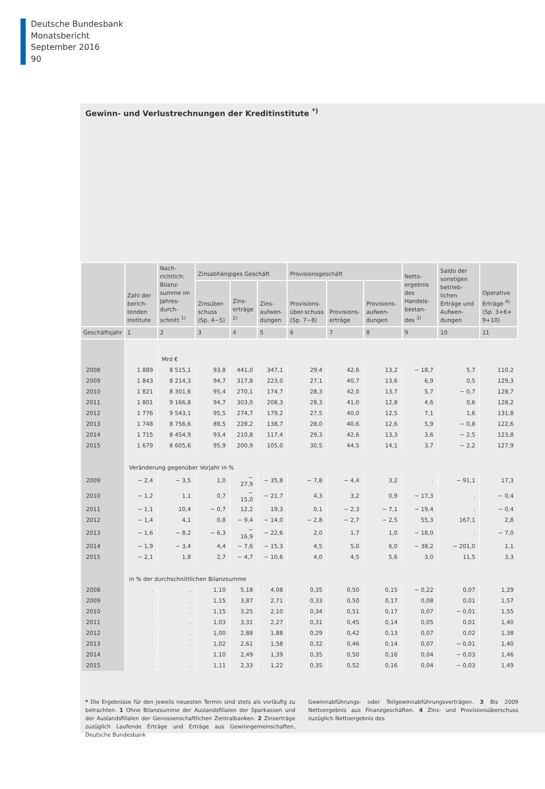Deutsche Bundesbank
Monatsbericht
September 2016
90
Gewinn- und Verlustrechnungen der Kreditinstitute <sup>*)</sup>
| | Zahl der berich-tenden Institute | Nach-richtlich: Bilanz-summe im Jahres-durch-schnitt <sup>1)</sup> | Zinsabhängiges Geschäft | | | Provisionsgeschäft | | | Netto-ergebnis des Handels-bestan-des <sup>3)</sup> | Saldo der sonstigen betrieb-lichen Erträge und Aufwen-dungen | Operative Erträge <sup>4)</sup> (Sp. 3+6+ 9+10) |
| --- | --- | --- | --- | --- | --- | --- | --- | --- | --- | --- | --- |
| | | | Zinsüber-schuss (Sp. 4−5) | Zins-erträge <sup>2)</sup> | Zins-aufwen-dungen | Provisions-über-schuss (Sp. 7−8) | Provisions-erträge | Provisions-aufwen-dungen | | | |
| Geschäftsjahr | 1 | 2 | 3 | 4 | 5 | 6 | 7 | 8 | 9 | 10 | 11 |
| | | Mrd € | | | | | | | | | |
| 2008 | 1 889 | 8 515,1 | 93,8 | 441,0 | 347,1 | 29,4 | 42,6 | 13,2 | − 18,7 | 5,7 | 110,2 |
| 2009 | 1 843 | 8 214,3 | 94,7 | 317,8 | 223,0 | 27,1 | 40,7 | 13,6 | 6,9 | 0,5 | 129,3 |
| 2010 | 1 821 | 8 301,6 | 95,4 | 270,1 | 174,7 | 28,3 | 42,0 | 13,7 | 5,7 | − 0,7 | 128,7 |
| 2011 | 1 801 | 9 166,8 | 94,7 | 303,0 | 208,3 | 28,3 | 41,0 | 12,8 | 4,6 | 0,6 | 128,2 |
| 2012 | 1 776 | 9 543,1 | 95,5 | 274,7 | 179,2 | 27,5 | 40,0 | 12,5 | 7,1 | 1,6 | 131,8 |
| 2013 | 1 748 | 8 756,6 | 89,5 | 228,2 | 138,7 | 28,0 | 40,6 | 12,6 | 5,9 | − 0,8 | 122,6 |
| 2014 | 1 715 | 8 454,9 | 93,4 | 210,8 | 117,4 | 29,3 | 42,6 | 13,3 | 3,6 | − 2,5 | 123,8 |
| 2015 | 1 679 | 8 605,6 | 95,9 | 200,9 | 105,0 | 30,5 | 44,5 | 14,1 | 3,7 | − 2,2 | 127,9 |
| | Veränderung gegenüber Vorjahr in % | | | | | | | | | | |
| 2009 | − 2,4 | − 3,5 | 1,0 | − 27,9 | − 35,8 | − 7,8 | − 4,4 | 3,2 | . | − 91,1 | 17,3 |
| 2010 | − 1,2 | 1,1 | 0,7 | − 15,0 | − 21,7 | 4,3 | 3,2 | 0,9 | − 17,3 | . | − 0,4 |
| 2011 | − 1,1 | 10,4 | − 0,7 | 12,2 | 19,3 | 0,1 | − 2,3 | − 7,1 | − 19,4 | . | − 0,4 |
| 2012 | − 1,4 | 4,1 | 0,8 | − 9,4 | − 14,0 | − 2,8 | − 2,7 | − 2,5 | 55,3 | 167,1 | 2,8 |
| 2013 | − 1,6 | − 8,2 | − 6,3 | − 16,9 | − 22,6 | 2,0 | 1,7 | 1,0 | − 18,0 | . | − 7,0 |
| 2014 | − 1,9 | − 3,4 | 4,4 | − 7,6 | − 15,3 | 4,5 | 5,0 | 6,0 | − 38,2 | − 201,0 | 1,1 |
| 2015 | − 2,1 | 1,8 | 2,7 | − 4,7 | − 10,6 | 4,0 | 4,5 | 5,6 | 3,0 | 11,5 | 3,3 |
| | in % der durchschnittlichen Bilanzsumme | | | | | | | | | | |
| 2008 | . | . | 1,10 | 5,18 | 4,08 | 0,35 | 0,50 | 0,15 | − 0,22 | 0,07 | 1,29 |
| 2009 | . | . | 1,15 | 3,87 | 2,71 | 0,33 | 0,50 | 0,17 | 0,08 | 0,01 | 1,57 |
| 2010 | . | . | 1,15 | 3,25 | 2,10 | 0,34 | 0,51 | 0,17 | 0,07 | − 0,01 | 1,55 |
| 2011 | . | . | 1,03 | 3,31 | 2,27 | 0,31 | 0,45 | 0,14 | 0,05 | 0,01 | 1,40 |
| 2012 | . | . | 1,00 | 2,88 | 1,88 | 0,29 | 0,42 | 0,13 | 0,07 | 0,02 | 1,38 |
| 2013 | . | . | 1,02 | 2,61 | 1,58 | 0,32 | 0,46 | 0,14 | 0,07 | − 0,01 | 1,40 |
| 2014 | . | . | 1,10 | 2,49 | 1,39 | 0,35 | 0,50 | 0,16 | 0,04 | − 0,03 | 1,46 |
| 2015 | . | . | 1,11 | 2,33 | 1,22 | 0,35 | 0,52 | 0,16 | 0,04 | − 0,03 | 1,49 |
* Die Ergebnisse für den jeweils neuesten Termin sind stets als vorläufig zu betrachten. 1 Ohne Bilanzsumme der Auslandsfilialen der Sparkassen und der Auslandsfilialen der Genossenschaftlichen Zentralbanken. 2 Zinserträge zuzüglich Laufende Erträge und Erträge aus Gewinngemeinschaften, Gewinnabführungs- oder Teilgewinnabführungsverträgen. 3 Bis 2009 Nettoergebnis aus Finanzgeschäften. 4 Zins- und Provisionsüberschuss zuzüglich Nettoergebnis des
Deutsche Bundesbank